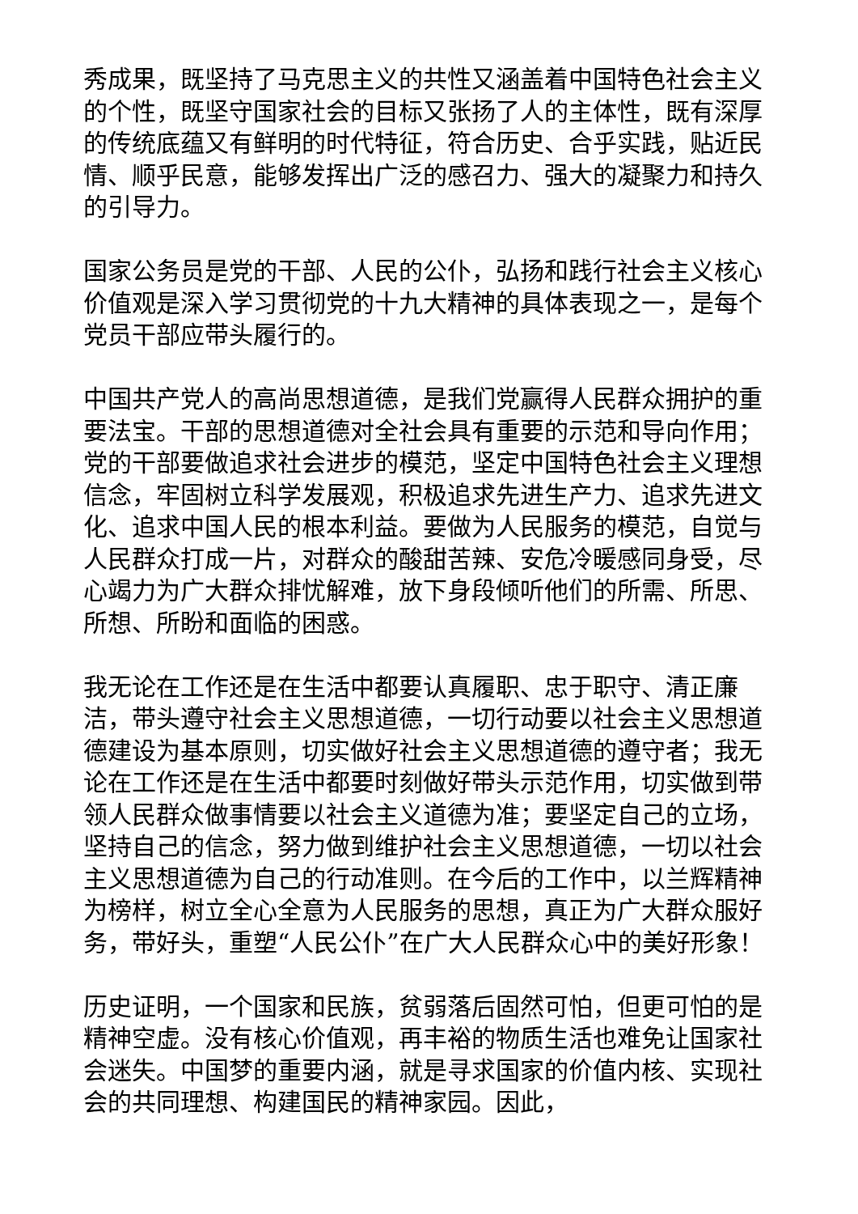秀成果，既坚持了马克思主义的共性又涵盖着中国特色社会主义的个性，既坚守国家社会的目标又张扬了人的主体性，既有深厚的传统底蕴又有鲜明的时代特征，符合历史、合乎实践，贴近民情、顺乎民意，能够发挥出广泛的感召力、强大的凝聚力和持久的引导力。
国家公务员是党的干部、人民的公仆，弘扬和践行社会主义核心价值观是深入学习贯彻党的十九大精神的具体表现之一，是每个党员干部应带头履行的。
中国共产党人的高尚思想道德，是我们党赢得人民群众拥护的重要法宝。干部的思想道德对全社会具有重要的示范和导向作用；党的干部要做追求社会进步的模范，坚定中国特色社会主义理想信念，牢固树立科学发展观，积极追求先进生产力、追求先进文化、追求中国人民的根本利益。要做为人民服务的模范，自觉与人民群众打成一片，对群众的酸甜苦辣、安危冷暖感同身受，尽心竭力为广大群众排忧解难，放下身段倾听他们的所需、所思、所想、所盼和面临的困惑。
我无论在工作还是在生活中都要认真履职、忠于职守、清正廉洁，带头遵守社会主义思想道德，一切行动要以社会主义思想道德建设为基本原则，切实做好社会主义思想道德的遵守者；我无论在工作还是在生活中都要时刻做好带头示范作用，切实做到带领人民群众做事情要以社会主义道德为准；要坚定自己的立场，坚持自己的信念，努力做到维护社会主义思想道德，一切以社会主义思想道德为自己的行动准则。在今后的工作中，以兰辉精神为榜样，树立全心全意为人民服务的思想，真正为广大群众服好务，带好头，重塑“人民公仆”在广大人民群众心中的美好形象！
历史证明，一个国家和民族，贫弱落后固然可怕，但更可怕的是精神空虚。没有核心价值观，再丰裕的物质生活也难免让国家社会迷失。中国梦的重要内涵，就是寻求国家的价值内核、实现社会的共同理想、构建国民的精神家园。因此，